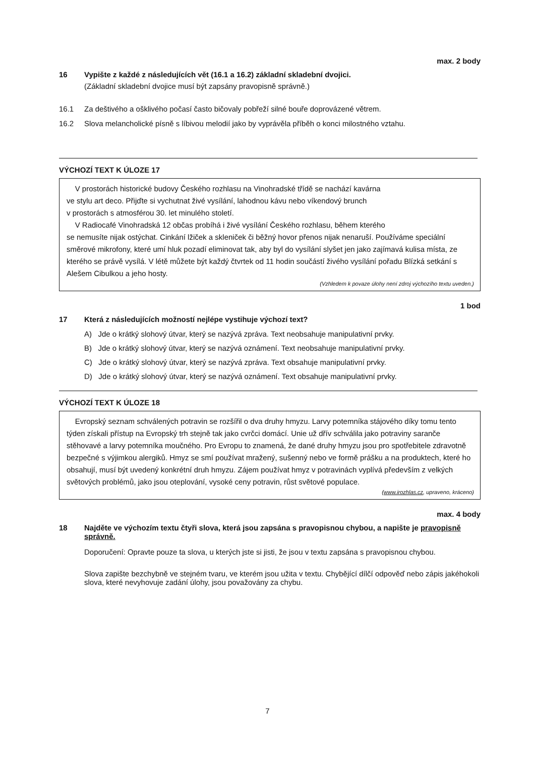max. 2 body
16 Vypište z každé z následujících vět (16.1 a 16.2) základní skladební dvojici.
(Základní skladební dvojice musí být zapsány pravopisně správně.)
16.1 Za deštivého a ošklivého počasí často bičovaly pobřeží silné bouře doprovázené větrem.
16.2 Slova melancholické písně s líbivou melodií jako by vyprávěla příběh o konci milostného vztahu.
VÝCHOZÍ TEXT K ÚLOZE 17
V prostorách historické budovy Českého rozhlasu na Vinohradské třídě se nachází kavárna
ve stylu art deco. Přijďte si vychutnat živé vysílání, lahodnou kávu nebo víkendový brunch
v prostorách s atmosférou 30. let minulého století.
V Radiocafé Vinohradská 12 občas probíhá i živé vysílání Českého rozhlasu, během kterého
se nemusíte nijak ostýchat. Cinkání lžiček a skleniček či běžný hovor přenos nijak nenaruší. Používáme speciální směrové mikrofony, které umí hluk pozadí eliminovat tak, aby byl do vysílání slyšet jen jako zajímavá kulisa místa, ze kterého se právě vysílá. V létě můžete být každý čtvrtek od 11 hodin součástí živého vysílání pořadu Blízká setkání s Alešem Cibulkou a jeho hosty.
(Vzhledem k povaze úlohy není zdroj výchozího textu uveden.)
1 bod
17 Která z následujících možností nejlépe vystihuje výchozí text?
A) Jde o krátký slohový útvar, který se nazývá zpráva. Text neobsahuje manipulativní prvky.
B) Jde o krátký slohový útvar, který se nazývá oznámení. Text neobsahuje manipulativní prvky.
C) Jde o krátký slohový útvar, který se nazývá zpráva. Text obsahuje manipulativní prvky.
D) Jde o krátký slohový útvar, který se nazývá oznámení. Text obsahuje manipulativní prvky.
VÝCHOZÍ TEXT K ÚLOZE 18
Evropský seznam schválených potravin se rozšířil o dva druhy hmyzu. Larvy potemníka stájového díky tomu tento týden získali přístup na Evropský trh stejně tak jako cvrčci domácí. Unie už dřív schválila jako potraviny saranče stěhovavé a larvy potemníka moučného. Pro Evropu to znamená, že dané druhy hmyzu jsou pro spotřebitele zdravotně bezpečné s výjimkou alergiků. Hmyz se smí používat mražený, sušenný nebo ve formě prášku a na produktech, které ho obsahují, musí být uvedený konkrétní druh hmyzu. Zájem používat hmyz v potravinách vyplívá především z velkých světových problémů, jako jsou oteplování, vysoké ceny potravin, růst světové populace.
(www.irozhlas.cz, upraveno, kráceno)
max. 4 body
18 Najděte ve výchozím textu čtyři slova, která jsou zapsána s pravopisnou chybou, a napište je pravopisně správně.
Doporučení: Opravte pouze ta slova, u kterých jste si jisti, že jsou v textu zapsána s pravopisnou chybou.
Slova zapište bezchybně ve stejném tvaru, ve kterém jsou užita v textu. Chybějící dílčí odpověď nebo zápis jakéhokoli slova, které nevyhovuje zadání úlohy, jsou považovány za chybu.
7